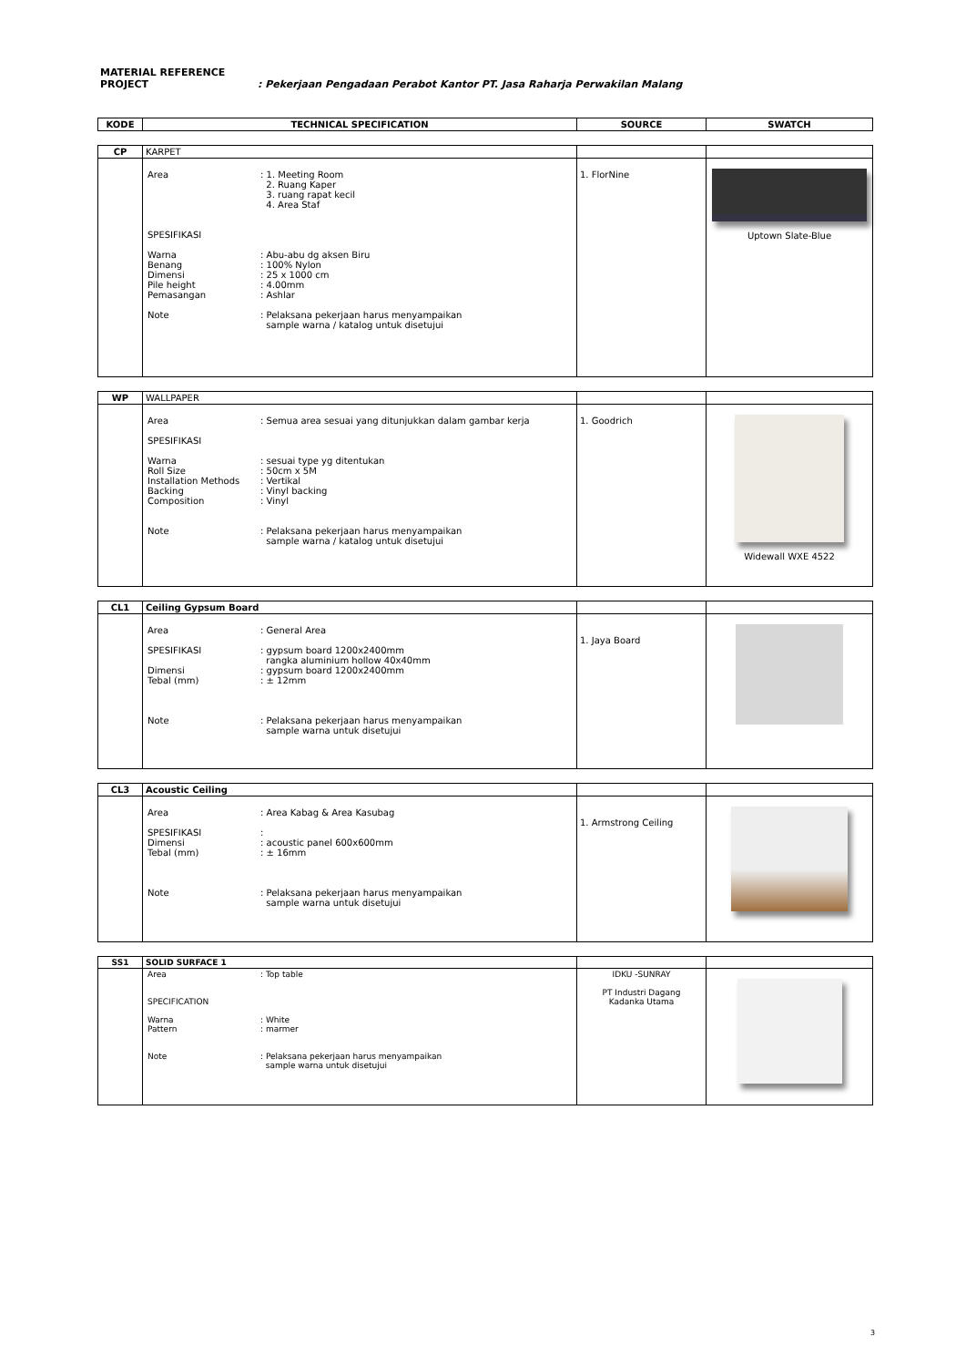MATERIAL REFERENCE
PROJECT : Pekerjaan Pengadaan Perabot Kantor PT. Jasa Raharja Perwakilan Malang
| KODE | TECHNICAL SPECIFICATION | SOURCE | SWATCH |
| --- | --- | --- | --- |
| CP | KARPET | | |
| | / Area / : 1. Meeting Room 2. Ruang Kaper 3. ruang rapat kecil 4. Area Staf / / SPESIFIKASI / / / Warna Benang Dimensi Pile height Pemasangan Note / : Abu-abu dg aksen Biru : 100% Nylon : 25 x 1000 cm : 4.00mm : Ashlar : Pelaksana pekerjaan harus menyampaikan sample warna / katalog untuk disetujui / | 1. FlorNine | Uptown Slate-Blue |
| WP | WALLPAPER | | |
| | / Area SPESIFIKASI Warna Roll Size Installation Methods Backing Composition Note / : Semua area sesuai yang ditunjukkan dalam gambar kerja : sesuai type yg ditentukan : 50cm x 5M : Vertikal : Vinyl backing : Vinyl : Pelaksana pekerjaan harus menyampaikan sample warna / katalog untuk disetujui / | 1. Goodrich | Widewall WXE 4522 |
| CL1 | Ceiling Gypsum Board | | |
| | / Area SPESIFIKASI Dimensi Tebal (mm) Note / : General Area : gypsum board 1200x2400mm rangka aluminium hollow 40x40mm : gypsum board 1200x2400mm : ± 12mm : Pelaksana pekerjaan harus menyampaikan sample warna untuk disetujui / | 1. Jaya Board | |
| CL3 | Acoustic Ceiling | | |
| | / Area SPESIFIKASI Dimensi Tebal (mm) Note / : Area Kabag & Area Kasubag : : acoustic panel 600x600mm : ± 16mm : Pelaksana pekerjaan harus menyampaikan sample warna untuk disetujui / | 1. Armstrong Ceiling | |
| SS1 | SOLID SURFACE 1 | | |
| | / Area SPECIFICATION Warna Pattern Note / : Top table : White : marmer : Pelaksana pekerjaan harus menyampaikan sample warna untuk disetujui / | IDKU -SUNRAY PT Industri Dagang Kadanka Utama | |
3